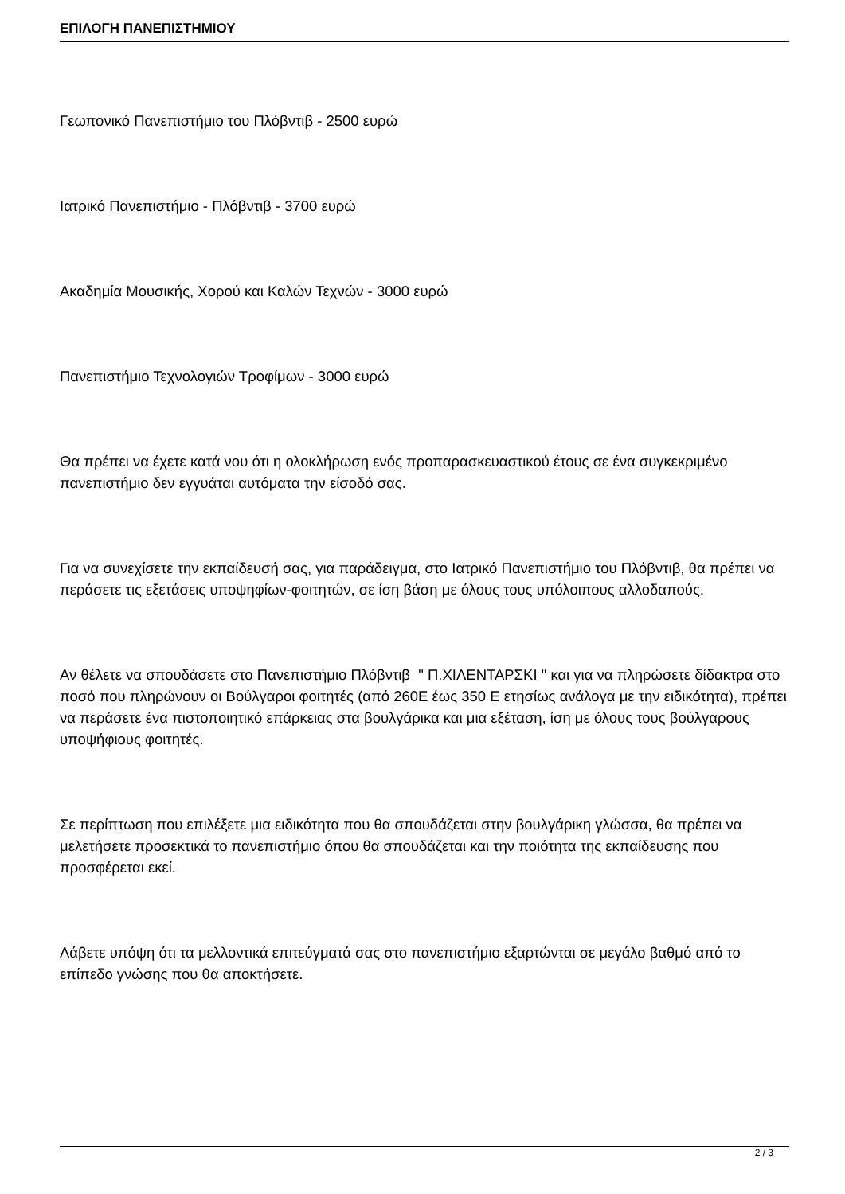ΕΠΙΛΟΓΗ ΠΑΝΕΠΙΣΤΗΜΙΟΥ
Γεωπονικό Πανεπιστήμιο του Πλόβντιβ - 2500 ευρώ
Ιατρικό Πανεπιστήμιο - Πλόβντιβ - 3700 ευρώ
Ακαδημία Μουσικής, Χορού και Καλών Τεχνών - 3000 ευρώ
Πανεπιστήμιο Τεχνολογιών Τροφίμων - 3000 ευρώ
Θα πρέπει να έχετε κατά νου ότι η ολοκλήρωση ενός προπαρασκευαστικού έτους σε ένα συγκεκριμένο πανεπιστήμιο δεν εγγυάται αυτόματα την είσοδό σας.
Για να συνεχίσετε την εκπαίδευσή σας, για παράδειγμα, στο Ιατρικό Πανεπιστήμιο του Πλόβντιβ, θα πρέπει να περάσετε τις εξετάσεις υποψηφίων-φοιτητών, σε ίση βάση με όλους τους υπόλοιπους αλλοδαπούς.
Αν θέλετε να σπουδάσετε στο Πανεπιστήμιο Πλόβντιβ " Π.ΧΙΛΕΝΤΑΡΣΚΙ " και για να πληρώσετε δίδακτρα στο ποσό που πληρώνουν οι Βούλγαροι φοιτητές (από 260Е έως 350 Е ετησίως ανάλογα με την ειδικότητα), πρέπει να περάσετε ένα πιστοποιητικό επάρκειας στα βουλγάρικα και μια εξέταση, ίση με όλους τους βούλγαρους υποψήφιους φοιτητές.
Σε περίπτωση που επιλέξετε μια ειδικότητα που θα σπουδάζεται στην βουλγάρικη γλώσσα, θα πρέπει να μελετήσετε προσεκτικά το πανεπιστήμιο όπου θα σπουδάζεται και την ποιότητα της εκπαίδευσης που προσφέρεται εκεί.
Λάβετε υπόψη ότι τα μελλοντικά επιτεύγματά σας στο πανεπιστήμιο εξαρτώνται σε μεγάλο βαθμό από το επίπεδο γνώσης που θα αποκτήσετε.
2 / 3